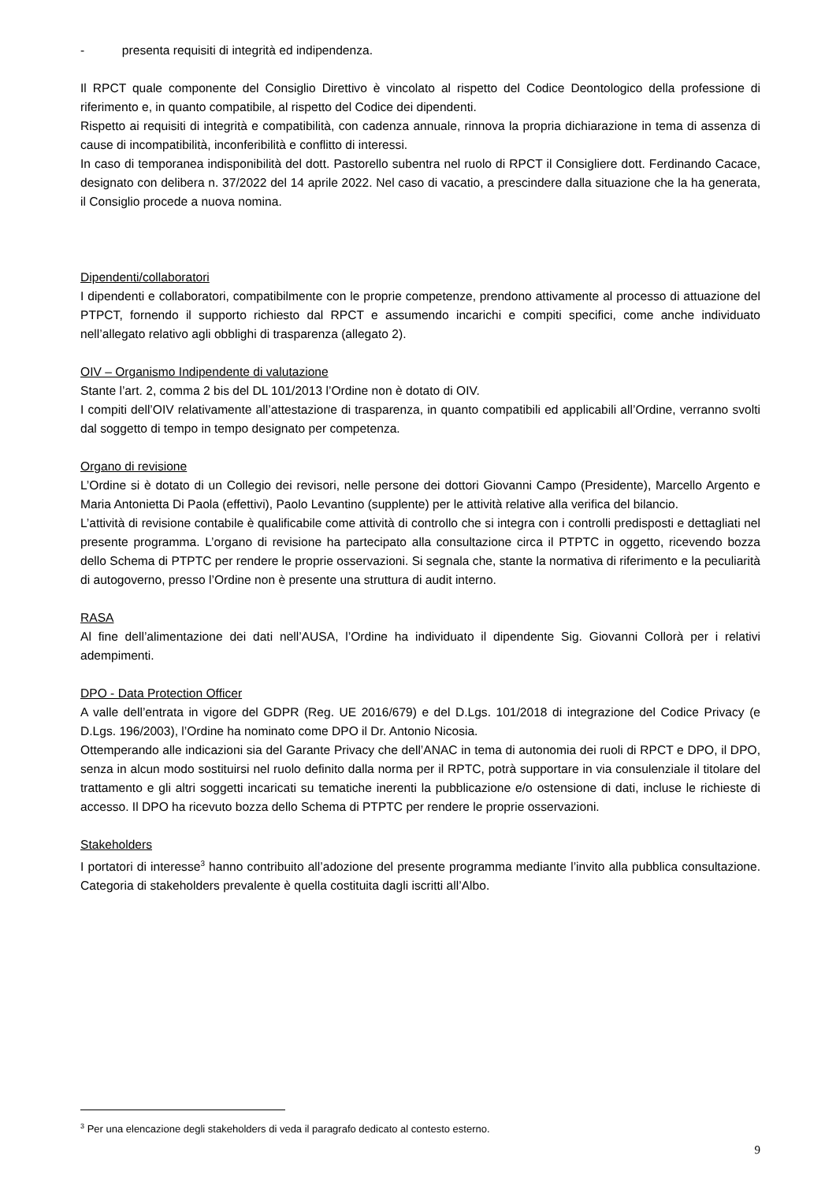- presenta requisiti di integrità ed indipendenza.
Il RPCT quale componente del Consiglio Direttivo è vincolato al rispetto del Codice Deontologico della professione di riferimento e, in quanto compatibile, al rispetto del Codice dei dipendenti.
Rispetto ai requisiti di integrità e compatibilità, con cadenza annuale, rinnova la propria dichiarazione in tema di assenza di cause di incompatibilità, inconferibilità e conflitto di interessi.
In caso di temporanea indisponibilità del dott. Pastorello subentra nel ruolo di RPCT il Consigliere dott. Ferdinando Cacace, designato con delibera n. 37/2022 del 14 aprile 2022. Nel caso di vacatio, a prescindere dalla situazione che la ha generata, il Consiglio procede a nuova nomina.
Dipendenti/collaboratori
I dipendenti e collaboratori, compatibilmente con le proprie competenze, prendono attivamente al processo di attuazione del PTPCT, fornendo il supporto richiesto dal RPCT e assumendo incarichi e compiti specifici, come anche individuato nell’allegato relativo agli obblighi di trasparenza (allegato 2).
OIV – Organismo Indipendente di valutazione
Stante l’art. 2, comma 2 bis del DL 101/2013 l’Ordine non è dotato di OIV.
I compiti dell’OIV relativamente all’attestazione di trasparenza, in quanto compatibili ed applicabili all’Ordine, verranno svolti dal soggetto di tempo in tempo designato per competenza.
Organo di revisione
L’Ordine si è dotato di un Collegio dei revisori, nelle persone dei dottori Giovanni Campo (Presidente), Marcello Argento e Maria Antonietta Di Paola (effettivi), Paolo Levantino (supplente) per le attività relative alla verifica del bilancio.
L’attività di revisione contabile è qualificabile come attività di controllo che si integra con i controlli predisposti e dettagliati nel presente programma. L’organo di revisione ha partecipato alla consultazione circa il PTPTC in oggetto, ricevendo bozza dello Schema di PTPTC per rendere le proprie osservazioni. Si segnala che, stante la normativa di riferimento e la peculiarità di autogoverno, presso l’Ordine non è presente una struttura di audit interno.
RASA
Al fine dell’alimentazione dei dati nell’AUSA, l’Ordine ha individuato il dipendente Sig. Giovanni Collorà per i relativi adempimenti.
DPO - Data Protection Officer
A valle dell’entrata in vigore del GDPR (Reg. UE 2016/679) e del D.Lgs. 101/2018 di integrazione del Codice Privacy (e D.Lgs. 196/2003), l’Ordine ha nominato come DPO il Dr. Antonio Nicosia.
Ottemperando alle indicazioni sia del Garante Privacy che dell’ANAC in tema di autonomia dei ruoli di RPCT e DPO, il DPO, senza in alcun modo sostituirsi nel ruolo definito dalla norma per il RPTC, potrà supportare in via consulenziale il titolare del trattamento e gli altri soggetti incaricati su tematiche inerenti la pubblicazione e/o ostensione di dati, incluse le richieste di accesso. Il DPO ha ricevuto bozza dello Schema di PTPTC per rendere le proprie osservazioni.
Stakeholders
I portatori di interesse<sup>3</sup> hanno contribuito all’adozione del presente programma mediante l’invito alla pubblica consultazione. Categoria di stakeholders prevalente è quella costituita dagli iscritti all’Albo.
<sup>3</sup> Per una elencazione degli stakeholders di veda il paragrafo dedicato al contesto esterno.
9